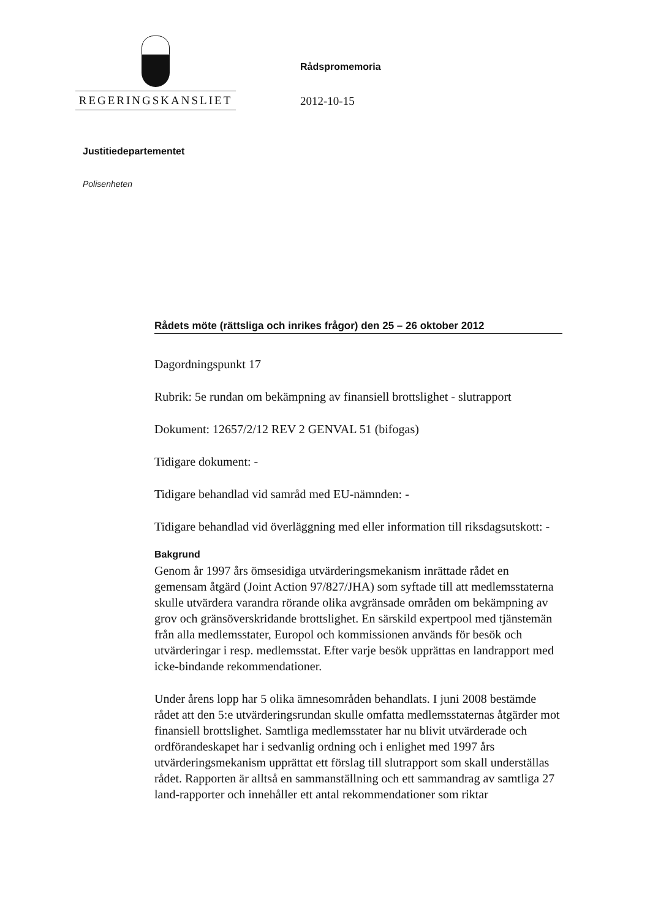REGERINGSKANSLIET
Rådspromemoria
2012-10-15
Justitiedepartementet
Polisenheten
Rådets möte (rättsliga och inrikes frågor) den 25 – 26 oktober 2012
Dagordningspunkt 17
Rubrik: 5e rundan om bekämpning av finansiell brottslighet - slutrapport
Dokument: 12657/2/12 REV 2 GENVAL 51 (bifogas)
Tidigare dokument: -
Tidigare behandlad vid samråd med EU-nämnden: -
Tidigare behandlad vid överläggning med eller information till riksdagsutskott: -
Bakgrund
Genom år 1997 års ömsesidiga utvärderingsmekanism inrättade rådet en gemensam åtgärd (Joint Action 97/827/JHA) som syftade till att medlemsstaterna skulle utvärdera varandra rörande olika avgränsade områden om bekämpning av grov och gränsöverskridande brottslighet. En särskild expertpool med tjänstemän från alla medlemsstater, Europol och kommissionen används för besök och utvärderingar i resp. medlemsstat. Efter varje besök upprättas en landrapport med icke-bindande rekommendationer.
Under årens lopp har 5 olika ämnesområden behandlats. I juni 2008 bestämde rådet att den 5:e utvärderingsrundan skulle omfatta medlemsstaternas åtgärder mot finansiell brottslighet. Samtliga medlemsstater har nu blivit utvärderade och ordförandeskapet har i sedvanlig ordning och i enlighet med 1997 års utvärderingsmekanism upprättat ett förslag till slutrapport som skall underställas rådet. Rapporten är alltså en sammanställning och ett sammandrag av samtliga 27 land-rapporter och innehåller ett antal rekommendationer som riktar